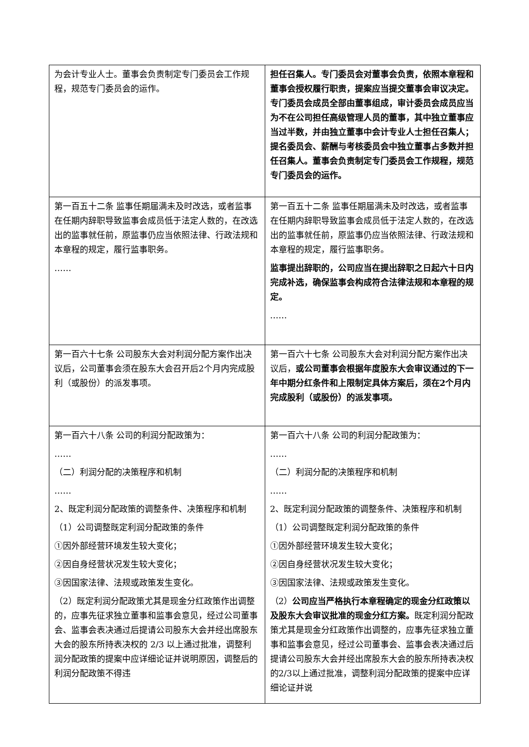| 为会计专业人士。董事会负责制定专门委员会工作规程，规范专门委员会的运作。 | 担任召集人。专门委员会对董事会负责，依照本章程和董事会授权履行职责，提案应当提交董事会审议决定。专门委员会成员全部由董事组成，审计委员会成员应当为不在公司担任高级管理人员的董事，其中独立董事应当过半数，并由独立董事中会计专业人士担任召集人；提名委员会、薪酬与考核委员会中独立董事占多数并担任召集人。董事会负责制定专门委员会工作规程，规范专门委员会的运作。 |
| 第一百五十二条 监事任期届满未及时改选，或者监事在任期内辞职导致监事会成员低于法定人数的，在改选出的监事就任前，原监事仍应当依照法律、行政法规和本章程的规定，履行监事职务。 …… | 第一百五十二条 监事任期届满未及时改选，或者监事在任期内辞职导致监事会成员低于法定人数的，在改选出的监事就任前，原监事仍应当依照法律、行政法规和本章程的规定，履行监事职务。 监事提出辞职的，公司应当在提出辞职之日起六十日内完成补选，确保监事会构成符合法律法规和本章程的规定。 …… |
| 第一百六十七条 公司股东大会对利润分配方案作出决议后，公司董事会须在股东大会召开后2个月内完成股利（或股份）的派发事项。 | 第一百六十七条 公司股东大会对利润分配方案作出决议后， 或公司董事会根据年度股东大会审议通过的下一年中期分红条件和上限制定具体方案后，须在2个月内完成股利（或股份）的派发事项。 |
| 第一百六十八条 公司的利润分配政策为： …… （二）利润分配的决策程序和机制 …… 2、既定利润分配政策的调整条件、决策程序和机制 （1）公司调整既定利润分配政策的条件 ①因外部经营环境发生较大变化； ②因自身经营状况发生较大变化； ③因国家法律、法规或政策发生变化。 （2）既定利润分配政策尤其是现金分红政策作出调整的，应事先征求独立董事和监事会意见，经过公司董事会、监事会表决通过后提请公司股东大会并经出席股东大会的股东所持表决权的 2/3 以上通过批准，调整利润分配政策的提案中应详细论证并说明原因，调整后的利润分配政策不得违 | 第一百六十八条 公司的利润分配政策为： …… （二）利润分配的决策程序和机制 …… 2、既定利润分配政策的调整条件、决策程序和机制 （1）公司调整既定利润分配政策的条件 ①因外部经营环境发生较大变化； ②因自身经营状况发生较大变化； ③因国家法律、法规或政策发生变化。 （2） 公司应当严格执行本章程确定的现金分红政策以及股东大会审议批准的现金分红方案。 既定利润分配政策尤其是现金分红政策作出调整的，应事先征求独立董事和监事会意见，经过公司董事会、监事会表决通过后提请公司股东大会并经出席股东大会的股东所持表决权的2/3以上通过批准，调整利润分配政策的提案中应详细论证并说 |